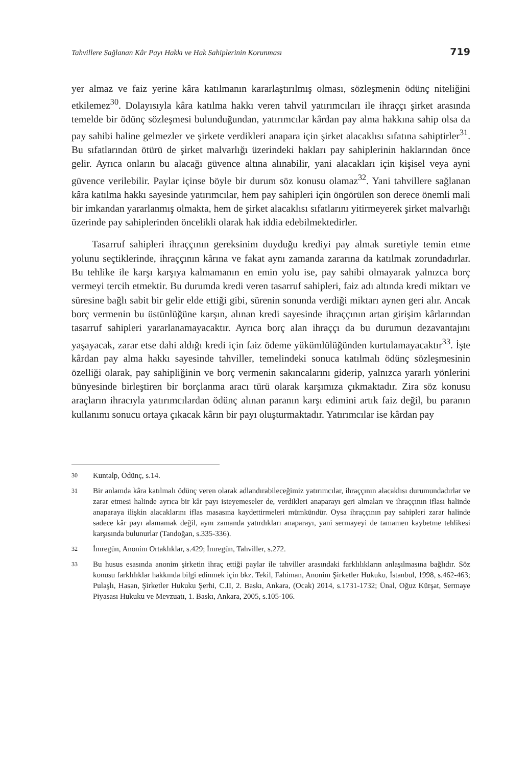Tahvillere Sağlanan Kâr Payı Hakkı ve Hak Sahiplerinin Korunması 719
yer almaz ve faiz yerine kâra katılmanın kararlaştırılmış olması, sözleşmenin ödünç niteliğini etkilemez<sup>30</sup>. Dolayısıyla kâra katılma hakkı veren tahvil yatırımcıları ile ihraççı şirket arasında temelde bir ödünç sözleşmesi bulunduğundan, yatırımcılar kârdan pay alma hakkına sahip olsa da pay sahibi haline gelmezler ve şirkete verdikleri anapara için şirket alacaklısı sıfatına sahiptirler<sup>31</sup>. Bu sıfatlarından ötürü de şirket malvarlığı üzerindeki hakları pay sahiplerinin haklarından önce gelir. Ayrıca onların bu alacağı güvence altına alınabilir, yani alacakları için kişisel veya ayni güvence verilebilir. Paylar içinse böyle bir durum söz konusu olamaz<sup>32</sup>. Yani tahvillere sağlanan kâra katılma hakkı sayesinde yatırımcılar, hem pay sahipleri için öngörülen son derece önemli mali bir imkandan yararlanmış olmakta, hem de şirket alacaklısı sıfatlarını yitirmeyerek şirket malvarlığı üzerinde pay sahiplerinden öncelikli olarak hak iddia edebilmektedirler.
Tasarruf sahipleri ihraççının gereksinim duyduğu krediyi pay almak suretiyle temin etme yolunu seçtiklerinde, ihraççının kârına ve fakat aynı zamanda zararına da katılmak zorundadırlar. Bu tehlike ile karşı karşıya kalmamanın en emin yolu ise, pay sahibi olmayarak yalnızca borç vermeyi tercih etmektir. Bu durumda kredi veren tasarruf sahipleri, faiz adı altında kredi miktarı ve süresine bağlı sabit bir gelir elde ettiği gibi, sürenin sonunda verdiği miktarı aynen geri alır. Ancak borç vermenin bu üstünlüğüne karşın, alınan kredi sayesinde ihraççının artan girişim kârlarından tasarruf sahipleri yararlanamayacaktır. Ayrıca borç alan ihraççı da bu durumun dezavantajını yaşayacak, zarar etse dahi aldığı kredi için faiz ödeme yükümlülüğünden kurtulamayacaktır<sup>33</sup>. İşte kârdan pay alma hakkı sayesinde tahviller, temelindeki sonuca katılmalı ödünç sözleşmesinin özelliği olarak, pay sahipliğinin ve borç vermenin sakıncalarını giderip, yalnızca yararlı yönlerini bünyesinde birleştiren bir borçlanma aracı türü olarak karşımıza çıkmaktadır. Zira söz konusu araçların ihracıyla yatırımcılardan ödünç alınan paranın karşı edimini artık faiz değil, bu paranın kullanımı sonucu ortaya çıkacak kârın bir payı oluşturmaktadır. Yatırımcılar ise kârdan pay
30
Kuntalp, Ödünç, s.14.
31
Bir anlamda kâra katılmalı ödünç veren olarak adlandırabileceğimiz yatırımcılar, ihraççının alacaklısı durumundadırlar ve zarar etmesi halinde ayrıca bir kâr payı isteyemeseler de, verdikleri anaparayı geri almaları ve ihraççının iflası halinde anaparaya ilişkin alacaklarını iflas masasına kaydettirmeleri mümkündür. Oysa ihraççının pay sahipleri zarar halinde sadece kâr payı alamamak değil, aynı zamanda yatırdıkları anaparayı, yani sermayeyi de tamamen kaybetme tehlikesi karşısında bulunurlar (Tandoğan, s.335-336).
32
İmregün, Anonim Ortaklıklar, s.429; İmregün, Tahviller, s.272.
33
Bu husus esasında anonim şirketin ihraç ettiği paylar ile tahviller arasındaki farklılıkların anlaşılmasına bağlıdır. Söz konusu farklılıklar hakkında bilgi edinmek için bkz. Tekil, Fahiman, Anonim Şirketler Hukuku, İstanbul, 1998, s.462-463; Pulaşlı, Hasan, Şirketler Hukuku Şerhi, C.II, 2. Baskı, Ankara, (Ocak) 2014, s.1731-1732; Ünal, Oğuz Kürşat, Sermaye Piyasası Hukuku ve Mevzuatı, 1. Baskı, Ankara, 2005, s.105-106.